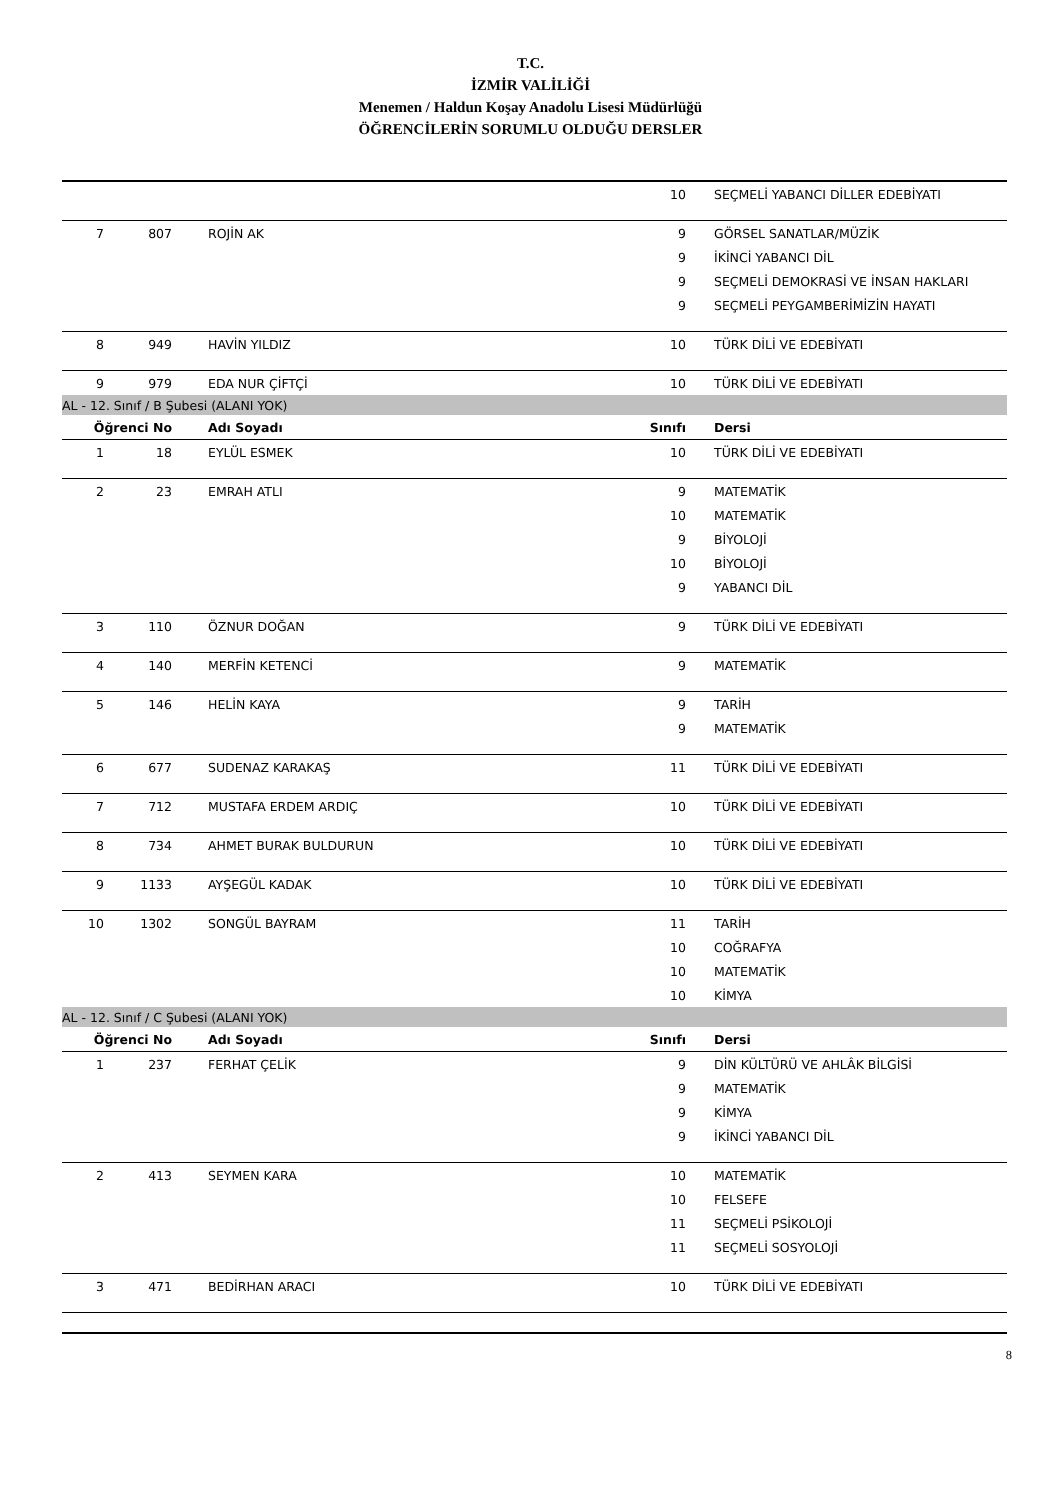T.C.
İZMİR VALİLİĞİ
Menemen / Haldun Koşay Anadolu Lisesi Müdürlüğü
ÖĞRENCİLERİN SORUMLU OLDUĞU DERSLER
| | | | 10 | SEÇMELİ YABANCI DİLLER EDEBİYATI |
| 7 | 807 | ROJİN AK | 9 | GÖRSEL SANATLAR/MÜZİK |
| | | | 9 | İKİNCİ YABANCI DİL |
| | | | 9 | SEÇMELİ DEMOKRASİ VE İNSAN HAKLARI |
| | | | 9 | SEÇMELİ PEYGAMBERİMİZİN HAYATI |
| 8 | 949 | HAVİN YILDIZ | 10 | TÜRK DİLİ VE EDEBİYATI |
| 9 | 979 | EDA NUR ÇİFTÇİ | 10 | TÜRK DİLİ VE EDEBİYATI |
| AL - 12. Sınıf / B Şubesi (ALANI YOK) | | | | |
| Öğrenci No | | Adı Soyadı | Sınıfı | Dersi |
| 1 | 18 | EYLÜL ESMEK | 10 | TÜRK DİLİ VE EDEBİYATI |
| 2 | 23 | EMRAH ATLI | 9 | MATEMATİK |
| | | | 10 | MATEMATİK |
| | | | 9 | BİYOLOJİ |
| | | | 10 | BİYOLOJİ |
| | | | 9 | YABANCI DİL |
| 3 | 110 | ÖZNUR DOĞAN | 9 | TÜRK DİLİ VE EDEBİYATI |
| 4 | 140 | MERFİN KETENCİ | 9 | MATEMATİK |
| 5 | 146 | HELİN KAYA | 9 | TARİH |
| | | | 9 | MATEMATİK |
| 6 | 677 | SUDENAZ KARAKAŞ | 11 | TÜRK DİLİ VE EDEBİYATI |
| 7 | 712 | MUSTAFA ERDEM ARDIÇ | 10 | TÜRK DİLİ VE EDEBİYATI |
| 8 | 734 | AHMET BURAK BULDURUN | 10 | TÜRK DİLİ VE EDEBİYATI |
| 9 | 1133 | AYŞEGÜL KADAK | 10 | TÜRK DİLİ VE EDEBİYATI |
| 10 | 1302 | SONGÜL BAYRAM | 11 | TARİH |
| | | | 10 | COĞRAFYA |
| | | | 10 | MATEMATİK |
| | | | 10 | KİMYA |
| AL - 12. Sınıf / C Şubesi (ALANI YOK) | | | | |
| Öğrenci No | | Adı Soyadı | Sınıfı | Dersi |
| 1 | 237 | FERHAT ÇELİK | 9 | DİN KÜLTÜRÜ VE AHLÂK BİLGİSİ |
| | | | 9 | MATEMATİK |
| | | | 9 | KİMYA |
| | | | 9 | İKİNCİ YABANCI DİL |
| 2 | 413 | SEYMEN KARA | 10 | MATEMATİK |
| | | | 10 | FELSEFE |
| | | | 11 | SEÇMELİ PSİKOLOJİ |
| | | | 11 | SEÇMELİ SOSYOLOJİ |
| 3 | 471 | BEDİRHAN ARACI | 10 | TÜRK DİLİ VE EDEBİYATI |
8